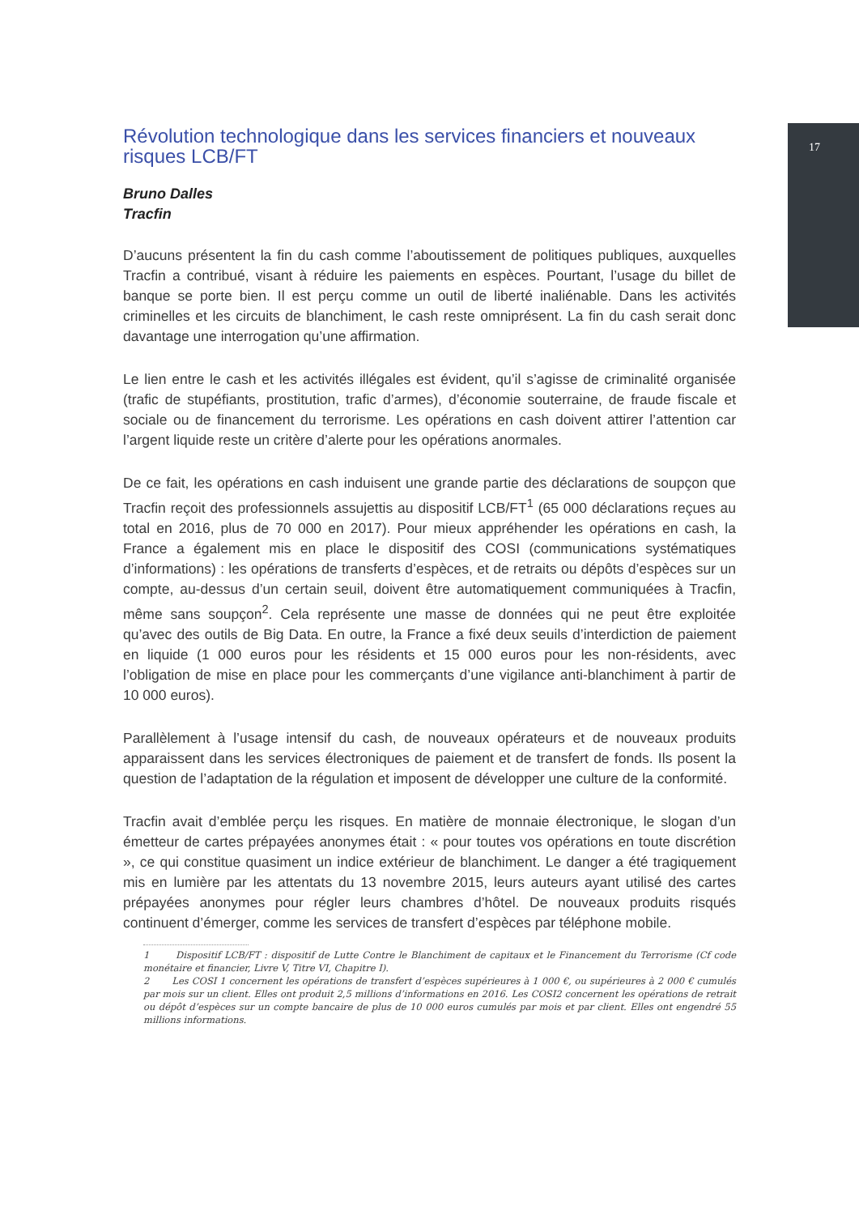17
Révolution technologique dans les services financiers et nouveaux risques LCB/FT
Bruno Dalles
Tracfin
D’aucuns présentent la fin du cash comme l’aboutissement de politiques publiques, auxquelles Tracfin a contribué, visant à réduire les paiements en espèces. Pourtant, l’usage du billet de banque se porte bien. Il est perçu comme un outil de liberté inaliénable. Dans les activités criminelles et les circuits de blanchiment, le cash reste omniprésent. La fin du cash serait donc davantage une interrogation qu’une affirmation.
Le lien entre le cash et les activités illégales est évident, qu’il s’agisse de criminalité organisée (trafic de stupéfiants, prostitution, trafic d’armes), d’économie souterraine, de fraude fiscale et sociale ou de financement du terrorisme. Les opérations en cash doivent attirer l’attention car l’argent liquide reste un critère d’alerte pour les opérations anormales.
De ce fait, les opérations en cash induisent une grande partie des déclarations de soupçon que Tracfin reçoit des professionnels assujettis au dispositif LCB/FT<sup>1</sup> (65 000 déclarations reçues au total en 2016, plus de 70 000 en 2017). Pour mieux appréhender les opérations en cash, la France a également mis en place le dispositif des COSI (communications systématiques d’informations) : les opérations de transferts d’espèces, et de retraits ou dépôts d’espèces sur un compte, au-dessus d’un certain seuil, doivent être automatiquement communiquées à Tracfin, même sans soupçon<sup>2</sup>. Cela représente une masse de données qui ne peut être exploitée qu’avec des outils de Big Data. En outre, la France a fixé deux seuils d’interdiction de paiement en liquide (1 000 euros pour les résidents et 15 000 euros pour les non-résidents, avec l’obligation de mise en place pour les commerçants d’une vigilance anti-blanchiment à partir de 10 000 euros).
Parallèlement à l’usage intensif du cash, de nouveaux opérateurs et de nouveaux produits apparaissent dans les services électroniques de paiement et de transfert de fonds. Ils posent la question de l’adaptation de la régulation et imposent de développer une culture de la conformité.
Tracfin avait d’emblée perçu les risques. En matière de monnaie électronique, le slogan d’un émetteur de cartes prépayées anonymes était : « pour toutes vos opérations en toute discrétion », ce qui constitue quasiment un indice extérieur de blanchiment. Le danger a été tragiquement mis en lumière par les attentats du 13 novembre 2015, leurs auteurs ayant utilisé des cartes prépayées anonymes pour régler leurs chambres d’hôtel. De nouveaux produits risqués continuent d’émerger, comme les services de transfert d’espèces par téléphone mobile.
1 Dispositif LCB/FT : dispositif de Lutte Contre le Blanchiment de capitaux et le Financement du Terrorisme (Cf code monétaire et financier, Livre V, Titre VI, Chapitre I).
2 Les COSI 1 concernent les opérations de transfert d’espèces supérieures à 1 000 €, ou supérieures à 2 000 € cumulés par mois sur un client. Elles ont produit 2,5 millions d’informations en 2016. Les COSI2 concernent les opérations de retrait ou dépôt d’espèces sur un compte bancaire de plus de 10 000 euros cumulés par mois et par client. Elles ont engendré 55 millions informations.